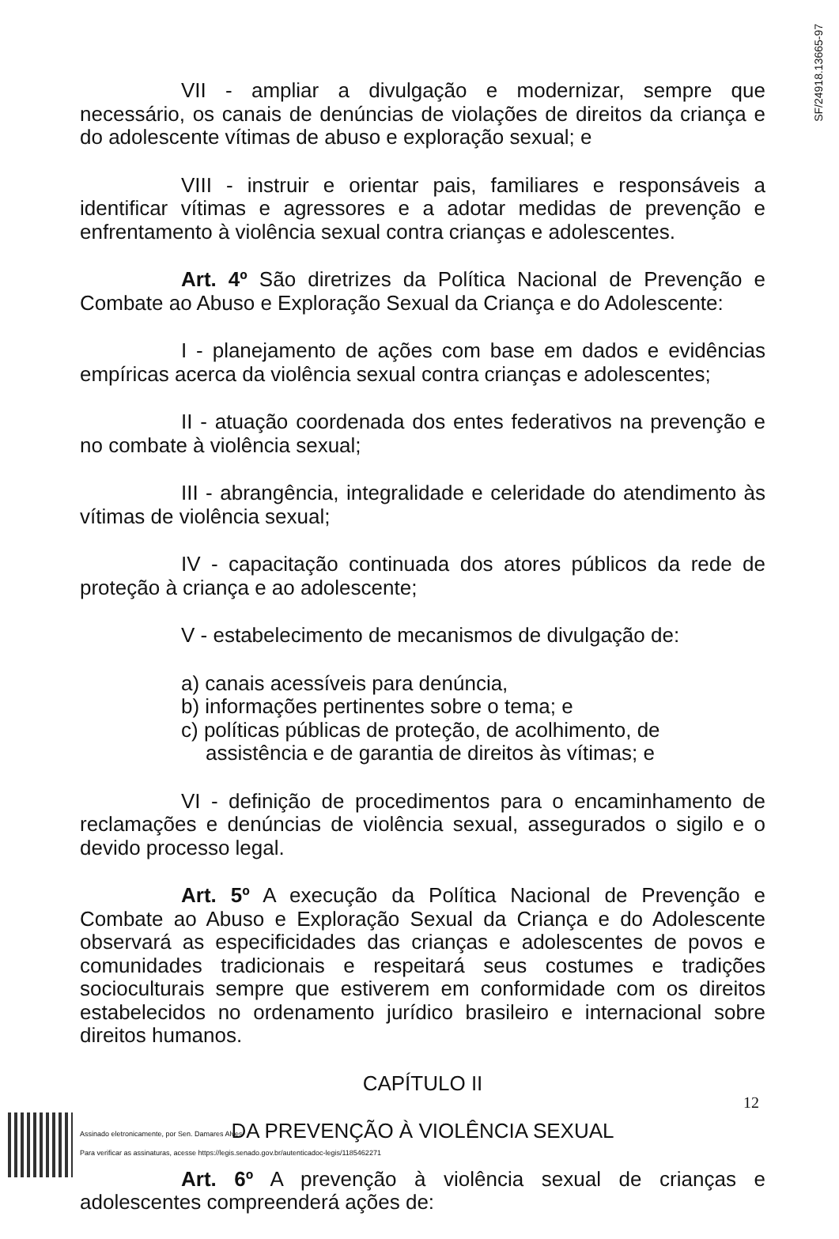SF/24918.13665-97
VII - ampliar a divulgação e modernizar, sempre que necessário, os canais de denúncias de violações de direitos da criança e do adolescente vítimas de abuso e exploração sexual; e
VIII - instruir e orientar pais, familiares e responsáveis a identificar vítimas e agressores e a adotar medidas de prevenção e enfrentamento à violência sexual contra crianças e adolescentes.
Art. 4º São diretrizes da Política Nacional de Prevenção e Combate ao Abuso e Exploração Sexual da Criança e do Adolescente:
I - planejamento de ações com base em dados e evidências empíricas acerca da violência sexual contra crianças e adolescentes;
II - atuação coordenada dos entes federativos na prevenção e no combate à violência sexual;
III - abrangência, integralidade e celeridade do atendimento às vítimas de violência sexual;
IV - capacitação continuada dos atores públicos da rede de proteção à criança e ao adolescente;
V - estabelecimento de mecanismos de divulgação de:
a) canais acessíveis para denúncia,
b) informações pertinentes sobre o tema; e
c) políticas públicas de proteção, de acolhimento, de assistência e de garantia de direitos às vítimas; e
VI - definição de procedimentos para o encaminhamento de reclamações e denúncias de violência sexual, assegurados o sigilo e o devido processo legal.
Art. 5º A execução da Política Nacional de Prevenção e Combate ao Abuso e Exploração Sexual da Criança e do Adolescente observará as especificidades das crianças e adolescentes de povos e comunidades tradicionais e respeitará seus costumes e tradições socioculturais sempre que estiverem em conformidade com os direitos estabelecidos no ordenamento jurídico brasileiro e internacional sobre direitos humanos.
CAPÍTULO II
DA PREVENÇÃO À VIOLÊNCIA SEXUAL
Art. 6º A prevenção à violência sexual de crianças e adolescentes compreenderá ações de:
12
Assinado eletronicamente, por Sen. Damares Alves
Para verificar as assinaturas, acesse https://legis.senado.gov.br/autenticadoc-legis/1185462271